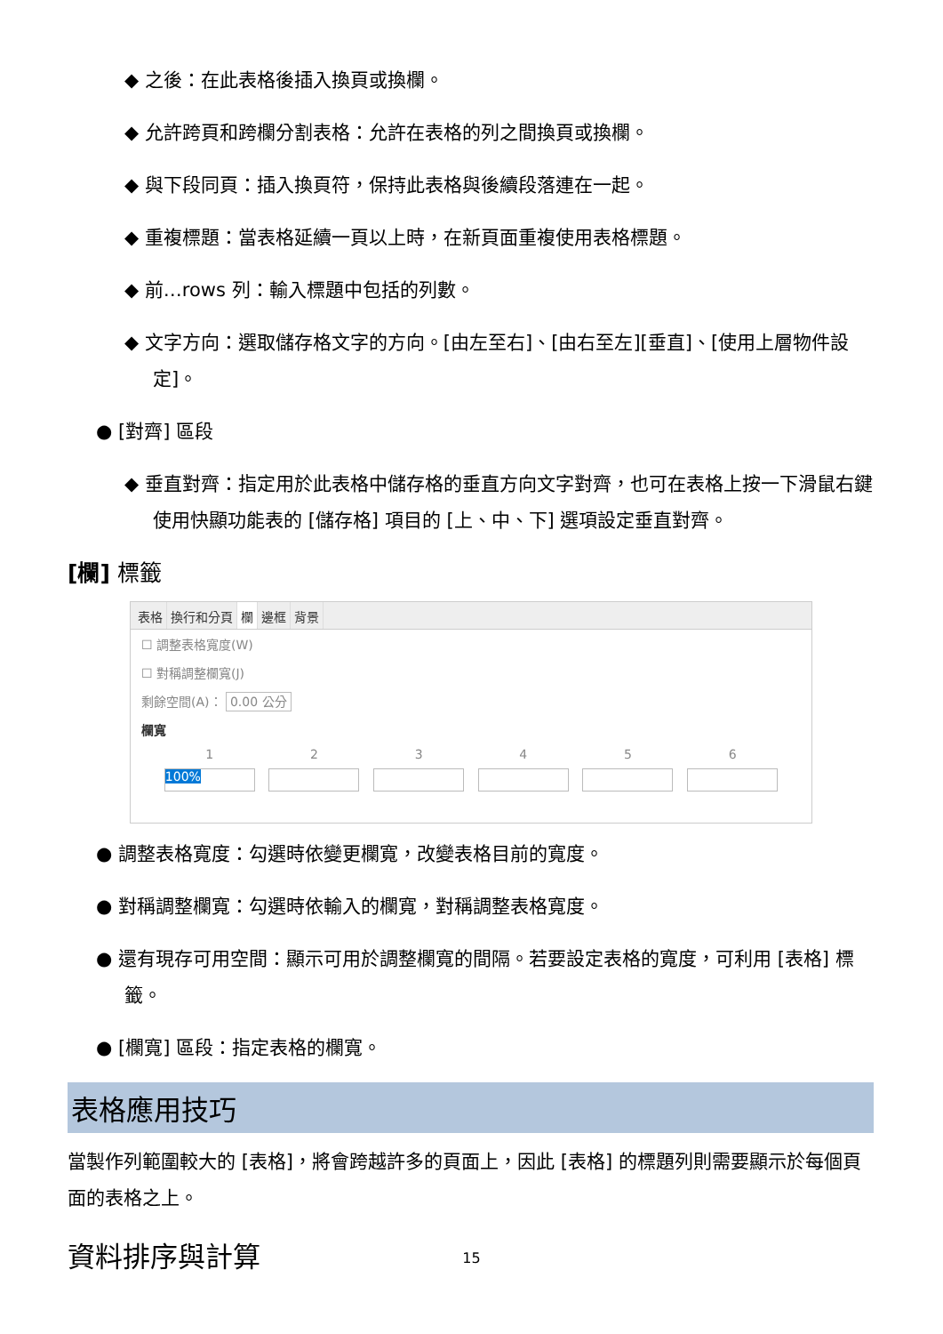◆ 之後：在此表格後插入換頁或換欄。
◆ 允許跨頁和跨欄分割表格：允許在表格的列之間換頁或換欄。
◆ 與下段同頁：插入換頁符，保持此表格與後續段落連在一起。
◆ 重複標題：當表格延續一頁以上時，在新頁面重複使用表格標題。
◆ 前…rows 列：輸入標題中包括的列數。
◆ 文字方向：選取儲存格文字的方向。[由左至右]、[由右至左][垂直]、[使用上層物件設定]。
● [對齊] 區段
◆ 垂直對齊：指定用於此表格中儲存格的垂直方向文字對齊，也可在表格上按一下滑鼠右鍵使用快顯功能表的 [儲存格] 項目的 [上、中、下] 選項設定垂直對齊。
[欄] 標籤
表格 換行和分頁 欄 邊框 背景
☐ 調整表格寬度(W)
☐ 對稱調整欄寬(J)
剩餘空間(A)： 0.00 公分
欄寬
1 2 3 4 5 6
100%
● 調整表格寬度：勾選時依變更欄寬，改變表格目前的寬度。
● 對稱調整欄寬：勾選時依輸入的欄寬，對稱調整表格寬度。
● 還有現存可用空間：顯示可用於調整欄寬的間隔。若要設定表格的寬度，可利用 [表格] 標籤。
● [欄寬] 區段：指定表格的欄寬。
表格應用技巧
當製作列範圍較大的 [表格]，將會跨越許多的頁面上，因此 [表格] 的標題列則需要顯示於每個頁面的表格之上。
資料排序與計算
15